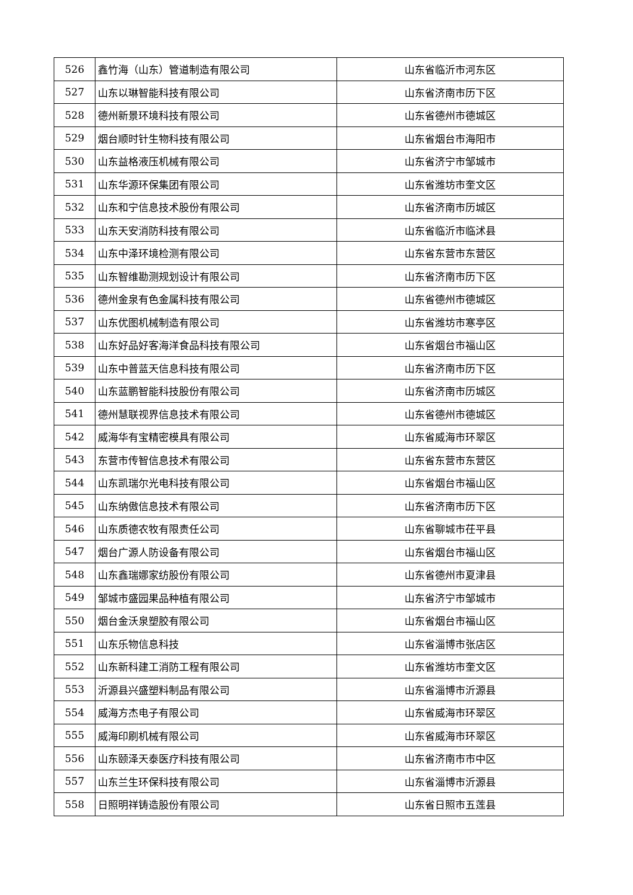| 526 | 鑫竹海（山东）管道制造有限公司 | 山东省临沂市河东区 |
| 527 | 山东以琳智能科技有限公司 | 山东省济南市历下区 |
| 528 | 德州新景环境科技有限公司 | 山东省德州市德城区 |
| 529 | 烟台顺时针生物科技有限公司 | 山东省烟台市海阳市 |
| 530 | 山东益格液压机械有限公司 | 山东省济宁市邹城市 |
| 531 | 山东华源环保集团有限公司 | 山东省潍坊市奎文区 |
| 532 | 山东和宁信息技术股份有限公司 | 山东省济南市历城区 |
| 533 | 山东天安消防科技有限公司 | 山东省临沂市临沭县 |
| 534 | 山东中泽环境检测有限公司 | 山东省东营市东营区 |
| 535 | 山东智维勘测规划设计有限公司 | 山东省济南市历下区 |
| 536 | 德州金泉有色金属科技有限公司 | 山东省德州市德城区 |
| 537 | 山东优图机械制造有限公司 | 山东省潍坊市寒亭区 |
| 538 | 山东好品好客海洋食品科技有限公司 | 山东省烟台市福山区 |
| 539 | 山东中普蓝天信息科技有限公司 | 山东省济南市历下区 |
| 540 | 山东蓝鹏智能科技股份有限公司 | 山东省济南市历城区 |
| 541 | 德州慧联视界信息技术有限公司 | 山东省德州市德城区 |
| 542 | 威海华有宝精密模具有限公司 | 山东省威海市环翠区 |
| 543 | 东营市传智信息技术有限公司 | 山东省东营市东营区 |
| 544 | 山东凯瑞尔光电科技有限公司 | 山东省烟台市福山区 |
| 545 | 山东纳傲信息技术有限公司 | 山东省济南市历下区 |
| 546 | 山东质德农牧有限责任公司 | 山东省聊城市茌平县 |
| 547 | 烟台广源人防设备有限公司 | 山东省烟台市福山区 |
| 548 | 山东鑫瑞娜家纺股份有限公司 | 山东省德州市夏津县 |
| 549 | 邹城市盛园果品种植有限公司 | 山东省济宁市邹城市 |
| 550 | 烟台金沃泉塑胶有限公司 | 山东省烟台市福山区 |
| 551 | 山东乐物信息科技 | 山东省淄博市张店区 |
| 552 | 山东新科建工消防工程有限公司 | 山东省潍坊市奎文区 |
| 553 | 沂源县兴盛塑料制品有限公司 | 山东省淄博市沂源县 |
| 554 | 威海方杰电子有限公司 | 山东省威海市环翠区 |
| 555 | 威海印刷机械有限公司 | 山东省威海市环翠区 |
| 556 | 山东颐泽天泰医疗科技有限公司 | 山东省济南市市中区 |
| 557 | 山东兰生环保科技有限公司 | 山东省淄博市沂源县 |
| 558 | 日照明祥铸造股份有限公司 | 山东省日照市五莲县 |